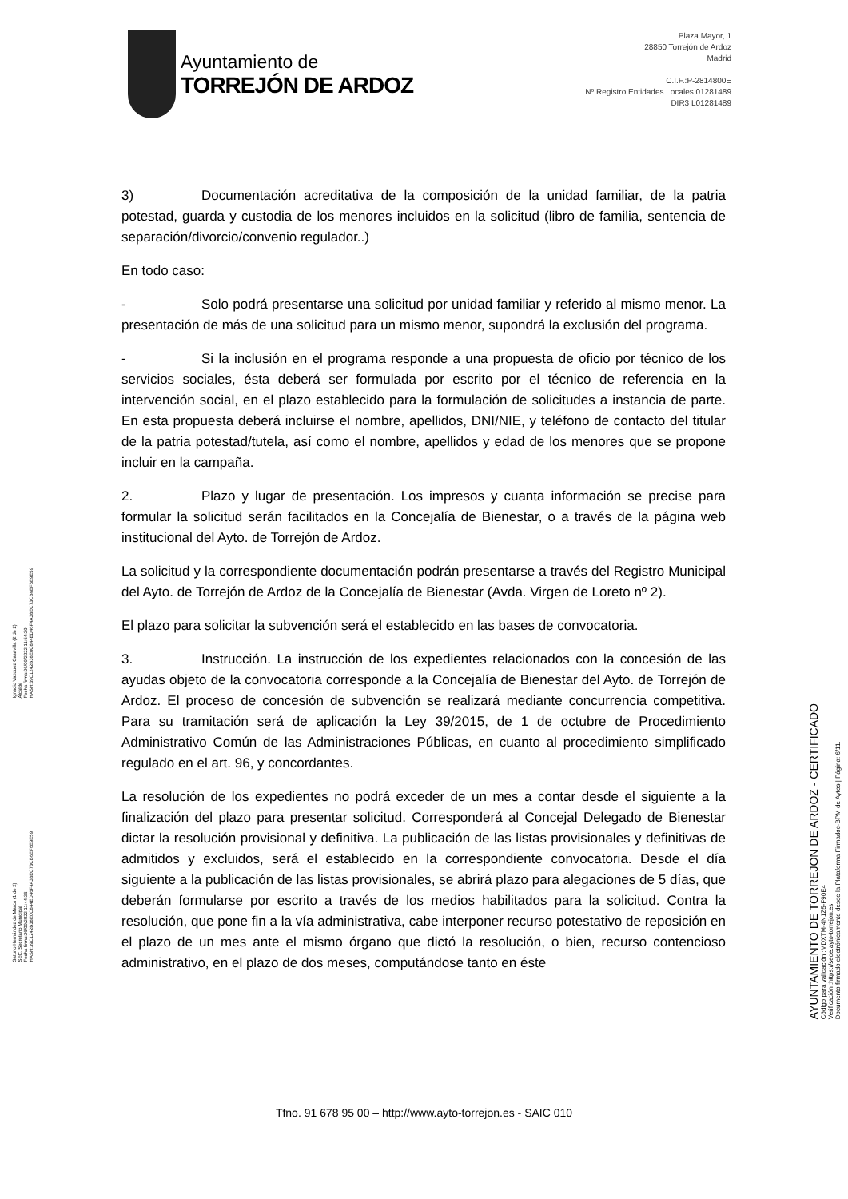Ayuntamiento de
TORREJÓN DE ARDOZ
Plaza Mayor, 1
28850 Torrejón de Ardoz
Madrid
C.I.F.:P-2814800E
Nº Registro Entidades Locales 01281489
DIR3 L01281489
3) Documentación acreditativa de la composición de la unidad familiar, de la patria potestad, guarda y custodia de los menores incluidos en la solicitud (libro de familia, sentencia de separación/divorcio/convenio regulador..)
En todo caso:
- Solo podrá presentarse una solicitud por unidad familiar y referido al mismo menor. La presentación de más de una solicitud para un mismo menor, supondrá la exclusión del programa.
- Si la inclusión en el programa responde a una propuesta de oficio por técnico de los servicios sociales, ésta deberá ser formulada por escrito por el técnico de referencia en la intervención social, en el plazo establecido para la formulación de solicitudes a instancia de parte. En esta propuesta deberá incluirse el nombre, apellidos, DNI/NIE, y teléfono de contacto del titular de la patria potestad/tutela, así como el nombre, apellidos y edad de los menores que se propone incluir en la campaña.
2. Plazo y lugar de presentación. Los impresos y cuanta información se precise para formular la solicitud serán facilitados en la Concejalía de Bienestar, o a través de la página web institucional del Ayto. de Torrejón de Ardoz.
La solicitud y la correspondiente documentación podrán presentarse a través del Registro Municipal del Ayto. de Torrejón de Ardoz de la Concejalía de Bienestar (Avda. Virgen de Loreto nº 2).
El plazo para solicitar la subvención será el establecido en las bases de convocatoria.
3. Instrucción. La instrucción de los expedientes relacionados con la concesión de las ayudas objeto de la convocatoria corresponde a la Concejalía de Bienestar del Ayto. de Torrejón de Ardoz. El proceso de concesión de subvención se realizará mediante concurrencia competitiva. Para su tramitación será de aplicación la Ley 39/2015, de 1 de octubre de Procedimiento Administrativo Común de las Administraciones Públicas, en cuanto al procedimiento simplificado regulado en el art. 96, y concordantes.
La resolución de los expedientes no podrá exceder de un mes a contar desde el siguiente a la finalización del plazo para presentar solicitud. Corresponderá al Concejal Delegado de Bienestar dictar la resolución provisional y definitiva. La publicación de las listas provisionales y definitivas de admitidos y excluidos, será el establecido en la correspondiente convocatoria. Desde el día siguiente a la publicación de las listas provisionales, se abrirá plazo para alegaciones de 5 días, que deberán formularse por escrito a través de los medios habilitados para la solicitud. Contra la resolución, que pone fin a la vía administrativa, cabe interponer recurso potestativo de reposición en el plazo de un mes ante el mismo órgano que dictó la resolución, o bien, recurso contencioso administrativo, en el plazo de dos meses, computándose tanto en éste
Tfno. 91 678 95 00 – http://www.ayto-torrejon.es - SAIC 010
Saturio Hernández de Marco (1 de 2)
SEC. Secretario Municipal
Fecha firma:26/09/2022 11:44:36
HASH:39C1242B38E0C844ED46F4A38EC73CB6EF6E9E59
Ignacio Vazquez Casavilla (2 de 2)
Alcalde
Fecha firma:26/09/2022 11:54:39
HASH:39C1242B38E0C844ED46F4A38EC73CB6EF6E9E59
AYUNTAMIENTO DE TORREJON DE ARDOZ - CERTIFICADO
Código para validación :MDXTM-4N1Z5-F90E4
Verificación :https://sede.ayto-torrejon.es
Documento firmado electrónicamente desde la Plataforma Firmadoc-BPM de Aytos | Página: 6/11.